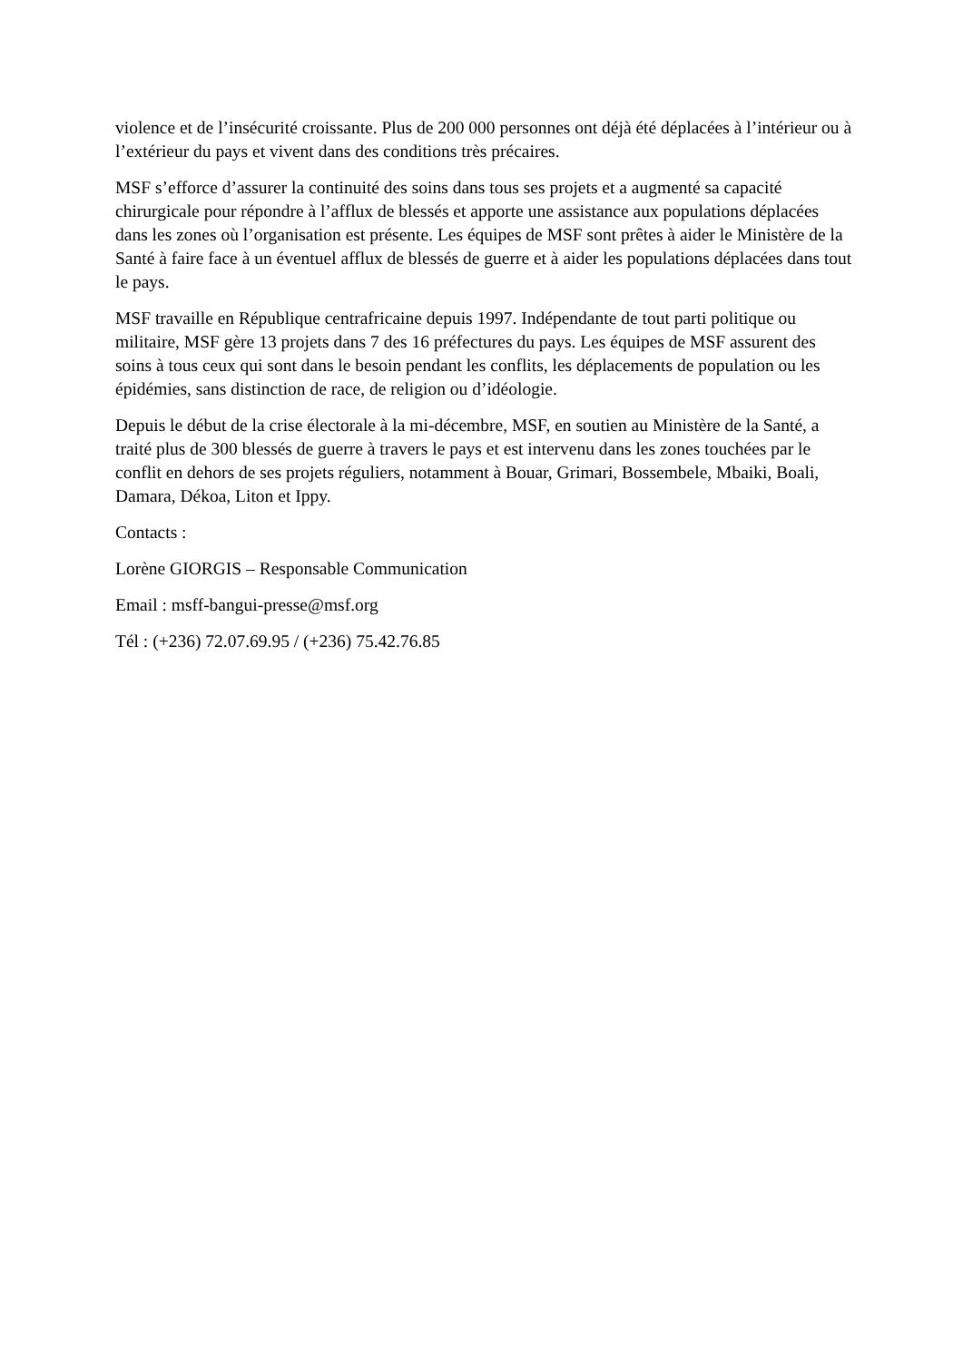violence et de l’insécurité croissante. Plus de 200 000 personnes ont déjà été déplacées à l’intérieur ou à l’extérieur du pays et vivent dans des conditions très précaires.
MSF s’efforce d’assurer la continuité des soins dans tous ses projets et a augmenté sa capacité chirurgicale pour répondre à l’afflux de blessés et apporte une assistance aux populations déplacées dans les zones où l’organisation est présente. Les équipes de MSF sont prêtes à aider le Ministère de la Santé à faire face à un éventuel afflux de blessés de guerre et à aider les populations déplacées dans tout le pays.
MSF travaille en République centrafricaine depuis 1997. Indépendante de tout parti politique ou militaire, MSF gère 13 projets dans 7 des 16 préfectures du pays. Les équipes de MSF assurent des soins à tous ceux qui sont dans le besoin pendant les conflits, les déplacements de population ou les épidémies, sans distinction de race, de religion ou d’idéologie.
Depuis le début de la crise électorale à la mi-décembre, MSF, en soutien au Ministère de la Santé, a traité plus de 300 blessés de guerre à travers le pays et est intervenu dans les zones touchées par le conflit en dehors de ses projets réguliers, notamment à Bouar, Grimari, Bossembele, Mbaiki, Boali, Damara, Dékoa, Liton et Ippy.
Contacts :
Lorène GIORGIS – Responsable Communication
Email : msff-bangui-presse@msf.org
Tél : (+236) 72.07.69.95 / (+236) 75.42.76.85